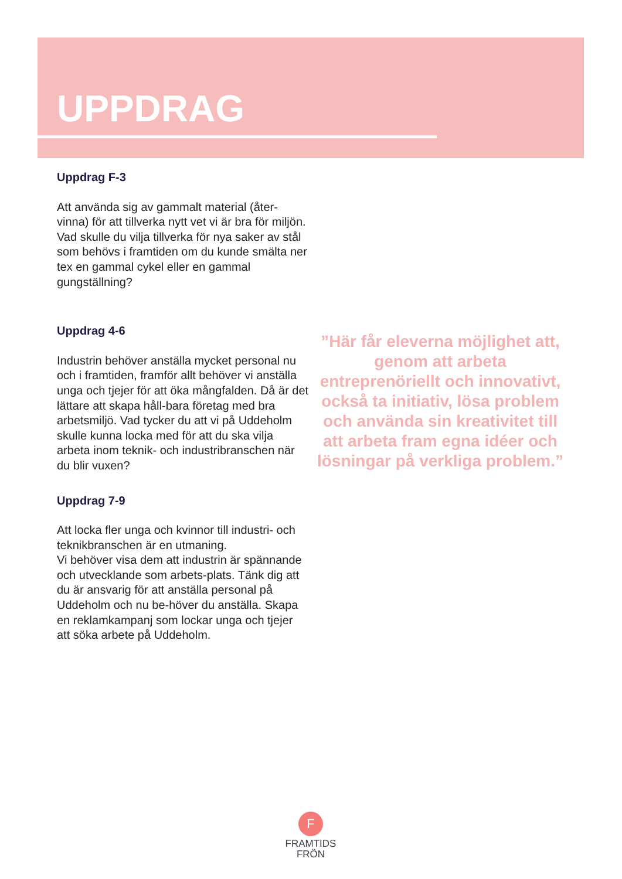UPPDRAG
Uppdrag F-3
Att använda sig av gammalt material (åter-vinna) för att tillverka nytt vet vi är bra för miljön.
Vad skulle du vilja tillverka för nya saker av stål som behövs i framtiden om du kunde smälta ner tex en gammal cykel eller en gammal gungställning?
Uppdrag 4-6
Industrin behöver anställa mycket personal nu och i framtiden, framför allt behöver vi anställa unga och tjejer för att öka mångfalden. Då är det lättare att skapa håll-bara företag med bra arbetsmiljö. Vad tycker du att vi på Uddeholm skulle kunna locka med för att du ska vilja arbeta inom teknik- och industribranschen när du blir vuxen?
Uppdrag 7-9
Att locka fler unga och kvinnor till industri- och teknikbranschen är en utmaning.
Vi behöver visa dem att industrin är spännande och utvecklande som arbets-plats. Tänk dig att du är ansvarig för att anställa personal på Uddeholm och nu be-höver du anställa. Skapa en reklamkampanj som lockar unga och tjejer att söka arbete på Uddeholm.
”Här får eleverna möjlighet att, genom att arbeta entreprenöriellt och innovativt, också ta initiativ, lösa problem och använda sin kreativitet till att arbeta fram egna idéer och lösningar på verkliga problem.”
F
FRAMTIDS
FRÖN